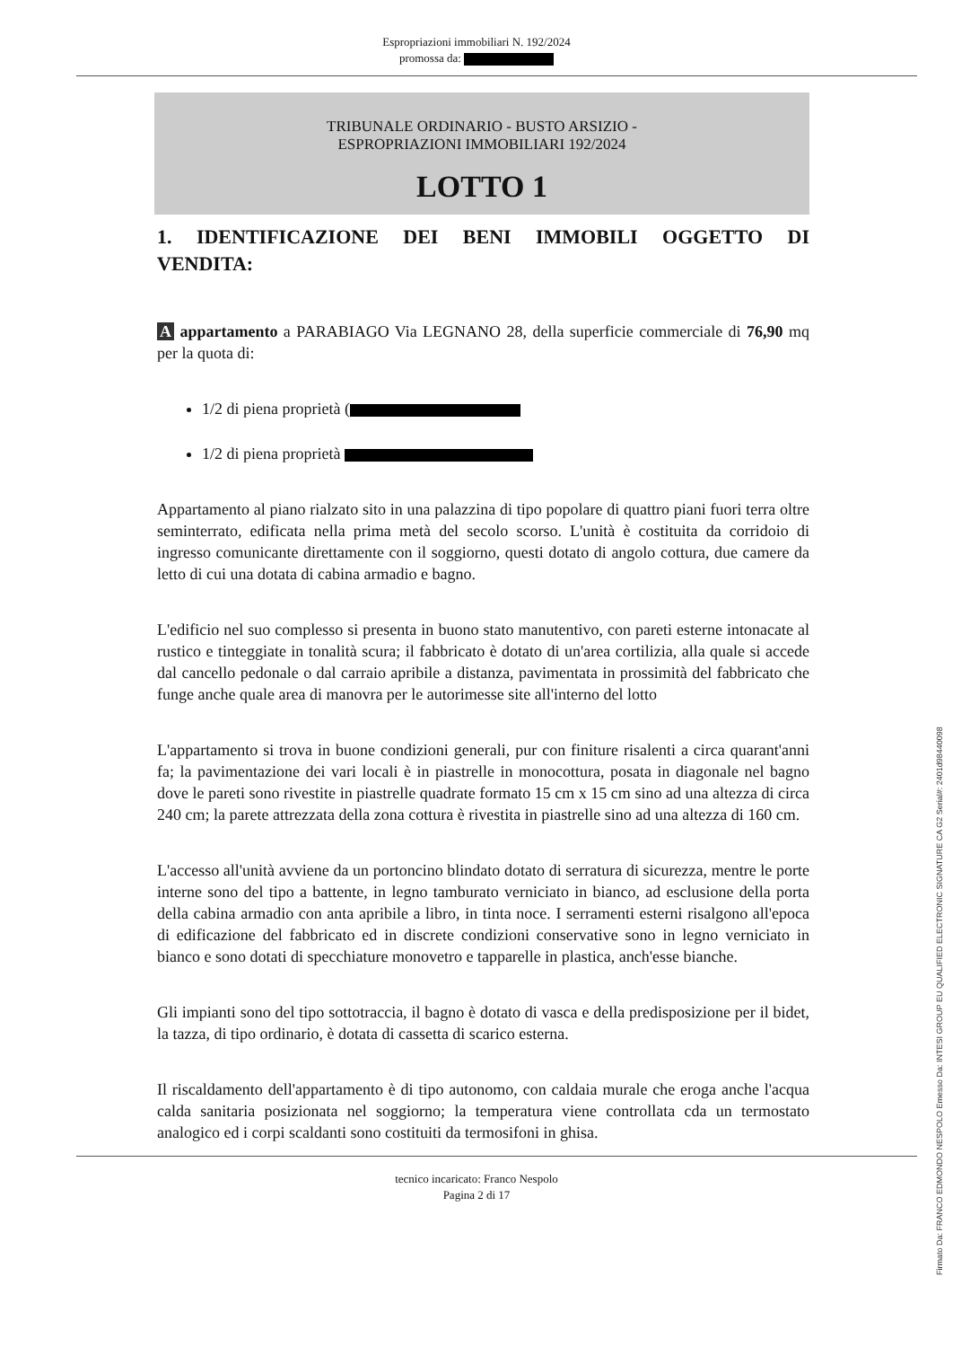Espropriazioni immobiliari N. 192/2024
promossa da:
TRIBUNALE ORDINARIO - BUSTO ARSIZIO -
ESPROPRIAZIONI IMMOBILIARI 192/2024
LOTTO 1
1. IDENTIFICAZIONE DEI BENI IMMOBILI OGGETTO DI VENDITA:
A appartamento a PARABIAGO Via LEGNANO 28, della superficie commerciale di 76,90 mq per la quota di:
1/2 di piena proprietà (
1/2 di piena proprietà
Appartamento al piano rialzato sito in una palazzina di tipo popolare di quattro piani fuori terra oltre seminterrato, edificata nella prima metà del secolo scorso. L'unità è costituita da corridoio di ingresso comunicante direttamente con il soggiorno, questi dotato di angolo cottura, due camere da letto di cui una dotata di cabina armadio e bagno.
L'edificio nel suo complesso si presenta in buono stato manutentivo, con pareti esterne intonacate al rustico e tinteggiate in tonalità scura; il fabbricato è dotato di un'area cortilizia, alla quale si accede dal cancello pedonale o dal carraio apribile a distanza, pavimentata in prossimità del fabbricato che funge anche quale area di manovra per le autorimesse site all'interno del lotto
L'appartamento si trova in buone condizioni generali, pur con finiture risalenti a circa quarant'anni fa; la pavimentazione dei vari locali è in piastrelle in monocottura, posata in diagonale nel bagno dove le pareti sono rivestite in piastrelle quadrate formato 15 cm x 15 cm sino ad una altezza di circa 240 cm; la parete attrezzata della zona cottura è rivestita in piastrelle sino ad una altezza di 160 cm.
L'accesso all'unità avviene da un portoncino blindato dotato di serratura di sicurezza, mentre le porte interne sono del tipo a battente, in legno tamburato verniciato in bianco, ad esclusione della porta della cabina armadio con anta apribile a libro, in tinta noce. I serramenti esterni risalgono all'epoca di edificazione del fabbricato ed in discrete condizioni conservative sono in legno verniciato in bianco e sono dotati di specchiature monovetro e tapparelle in plastica, anch'esse bianche.
Gli impianti sono del tipo sottotraccia, il bagno è dotato di vasca e della predisposizione per il bidet, la tazza, di tipo ordinario, è dotata di cassetta di scarico esterna.
Il riscaldamento dell'appartamento è di tipo autonomo, con caldaia murale che eroga anche l'acqua calda sanitaria posizionata nel soggiorno; la temperatura viene controllata cda un termostato analogico ed i corpi scaldanti sono costituiti da termosifoni in ghisa.
tecnico incaricato: Franco Nespolo
Pagina 2 di 17
Firmato Da: FRANCO EDMONDO NESPOLO Emesso Da: INTESI GROUP EU QUALIFIED ELECTRONIC SIGNATURE CA G2 Serial#: 2401d98440098